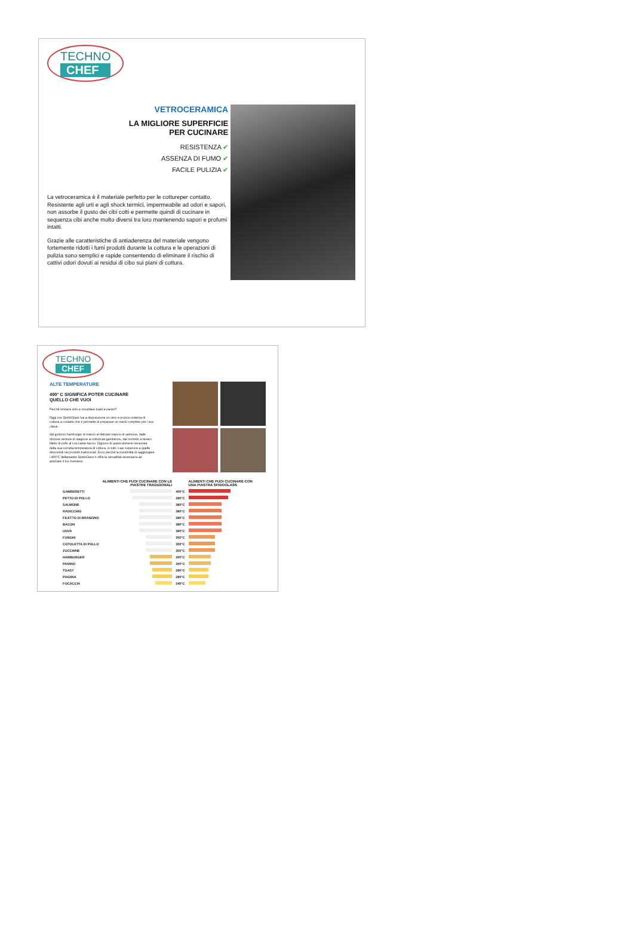TECHNO CHEF
VETROCERAMICA
LA MIGLIORE SUPERFICIE
PER CUCINARE
RESISTENZA ✔
ASSENZA DI FUMO ✔
FACILE PULIZIA ✔
La vetroceramica è il materiale perfetto per le cottureper contatto. Resistente agli urti e agli shock termici, impermeabile ad odori e sapori, non assorbe il gusto dei cibi cotti e permette quindi di cucinare in sequenza cibi anche molto diversi tra loro mantenendo sapori e profumi intatti.
Grazie alle caratteristiche di antiaderenza del materiale vengono fortemente ridotti i fumi prodotti durante la cottura e le operazioni di pulizia sono semplici e rapide consentendo di eliminare il rischio di cattivi odori dovuti ai residui di cibo sui piani di cottura.
TECHNO CHEF
ALTE TEMPERATURE
400° C SIGNIFICA POTER CUCINARE
QUELLO CHE VUOI
Perché limitarsi solo a riscaldare toast e panini?
Oggi con SpidoGlass hai a disposizione un vero e proprio sistema di cottura a contatto che ti permette di preparare un menù completo per i tuoi clienti:
dal gustoso hamburger di manzo al delicato trancio di salmone, dalle sfiziose verdure di stagione ai sofisticati gamberoni, dal morbido e tenero filetto di pollo al croccante bacon. Ognuno di questi alimenti necessita della sua corretta temperatura di cottura, in tutti i casi superiore a quelle disponibili nei prodotti tradizionali. Ecco perché la possibilità di raggiungere i 400°C dellepiastre SpidoGlass ti offre la versatilità necessaria ad ampliare il tuo business.
| | ALIMENTI CHE PUOI CUCINARE CON LE PIASTRE TRADIZIONALI | | | ALIMENTI CHE PUOI CUCINARE CON UNA PIASTRA SPIDOGLASS |
| --- | --- | --- | --- | --- |
| GAMBERETTI | | | 400°C | |
| PETTO DI POLLO | | | 390°C | |
| SALMONE | | | 380°C | |
| RADICCHIO | | | 380°C | |
| FILETTO DI BRANZINO | | | 380°C | |
| BACON | | | 380°C | |
| UOVA | | | 380°C | |
| FUNGHI | | | 350°C | |
| COTOLETTA DI POLLO | | | 350°C | |
| ZUCCHINE | | | 350°C | |
| HAMBURGER | | | 300°C | |
| PANINO | | | 300°C | |
| TOAST | | | 280°C | |
| PIADINA | | | 280°C | |
| FOCACCIA | | | 240°C | |